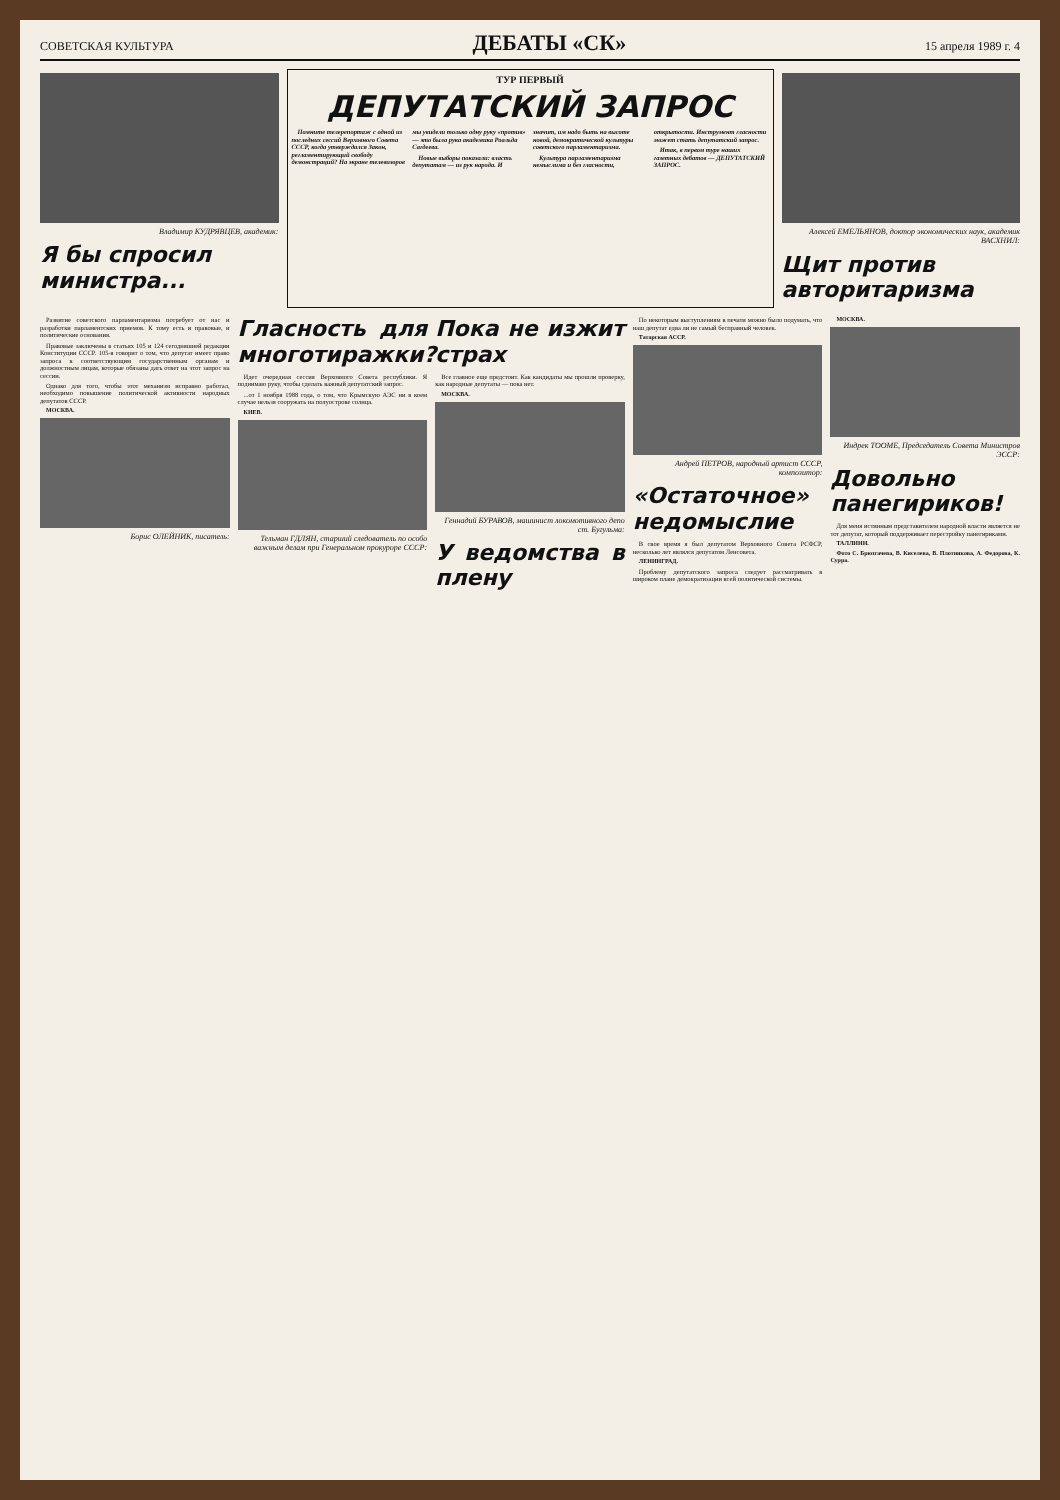СОВЕТСКАЯ КУЛЬТУРА
ДЕБАТЫ «СК»
15 апреля 1989 г. 4
Владимир КУДРЯВЦЕВ, академик:
Я бы спросил министра...
ТУР ПЕРВЫЙ
ДЕПУТАТСКИЙ ЗАПРОС
Помните телерепортаж с одной из последних сессий Верховного Совета СССР, когда утверждался Закон, регламентирующий свободу демонстраций? На экране телевизоров мы увидели только одну руку «против» — это была рука академика Роальда Сагдеева.
Новые выборы показали: власть депутатам — из рук народа. И значит, им надо быть на высоте новой, демократической культуры советского парламентаризма.
Культура парламентаризма немыслима и без гласности, открытости. Инструмент гласности может стать депутатский запрос.
Итак, в первом туре наших газетных дебатов — ДЕПУТАТСКИЙ ЗАПРОС.
Алексей ЕМЕЛЬЯНОВ, доктор экономических наук, академик ВАСХНИЛ:
Щит против авторитаризма
Развитие советского парламентаризма потребует от нас и разработки парламентских приемов. К тому есть и правовые, и политические основания.
Правовые заключены в статьях 105 и 124 сегодняшней редакции Конституции СССР. 105-я говорит о том, что депутат имеет право запроса к соответствующим государственным органам и должностным лицам, которые обязаны дать ответ на этот запрос на сессии.
Однако для того, чтобы этот механизм исправно работал, необходимо повышение политической активности народных депутатов СССР.
МОСКВА.
Борис ОЛЕЙНИК, писатель:
Гласность для многотиражки?
Идет очередная сессия Верховного Совета республики. Я поднимаю руку, чтобы сделать важный депутатский запрос.
...от 1 ноября 1988 года, о том, что Крымскую АЭС ни в коем случае нельзя сооружать на полуострове солнца.
КИЕВ.
Тельман ГДЛЯН, старший следователь по особо важным делам при Генеральном прокуроре СССР:
Пока не изжит страх
Все главное еще предстоит. Как кандидаты мы прошли проверку, как народные депутаты — пока нет.
МОСКВА.
Геннадий БУРАВОВ, машинист локомотивного депо ст. Бугульма:
У ведомства в плену
По некоторым выступлениям в печати можно было подумать, что наш депутат едва ли не самый бесправный человек.
Татарская АССР.
Андрей ПЕТРОВ, народный артист СССР, композитор:
«Остаточное» недомыслие
В свое время я был депутатом Верховного Совета РСФСР, несколько лет являлся депутатом Ленсовета.
ЛЕНИНГРАД.
Проблему депутатского запроса следует рассматривать в широком плане демократизации всей политической системы.
МОСКВА.
Индрек ТООМЕ, Председатель Совета Министров ЭССР:
Довольно панегириков!
Для меня истинным представителем народной власти является не тот депутат, который поддерживает перестройку панегириками.
ТАЛЛИНН.
Фото С. Брюзгачева, В. Киселева, В. Плотникова, А. Федорова, К. Сурра.